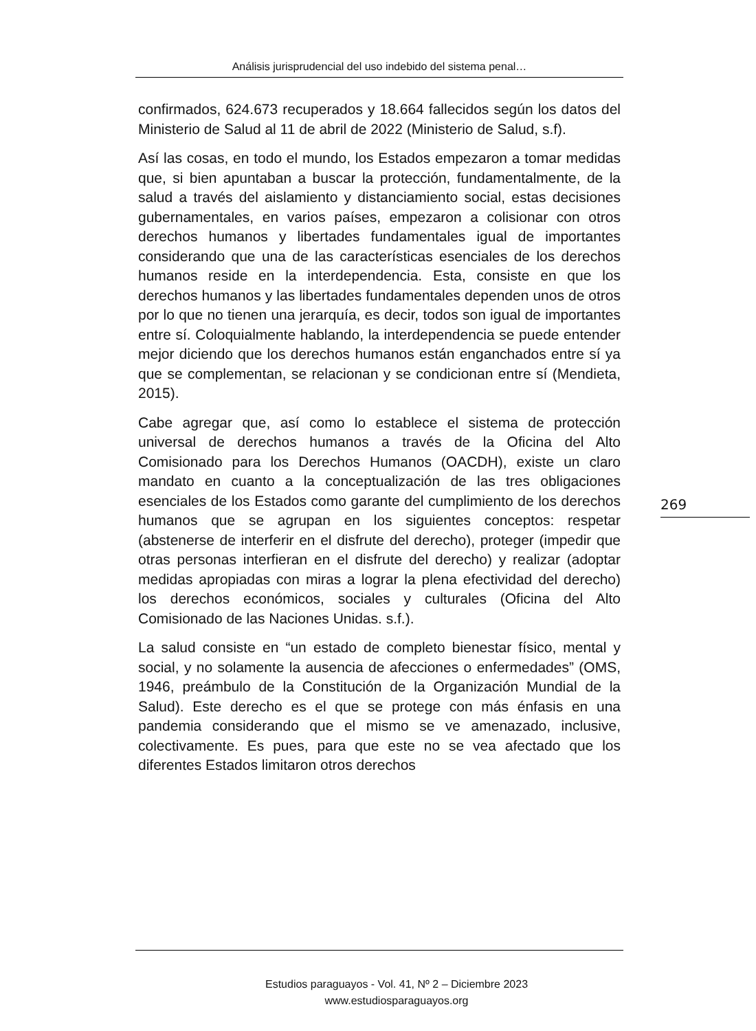Análisis jurisprudencial del uso indebido del sistema penal…
confirmados, 624.673 recuperados y 18.664 fallecidos según los datos del Ministerio de Salud al 11 de abril de 2022 (Ministerio de Salud, s.f).
Así las cosas, en todo el mundo, los Estados empezaron a tomar medidas que, si bien apuntaban a buscar la protección, fundamentalmente, de la salud a través del aislamiento y distanciamiento social, estas decisiones gubernamentales, en varios países, empezaron a colisionar con otros derechos humanos y libertades fundamentales igual de importantes considerando que una de las características esenciales de los derechos humanos reside en la interdependencia. Esta, consiste en que los derechos humanos y las libertades fundamentales dependen unos de otros por lo que no tienen una jerarquía, es decir, todos son igual de importantes entre sí. Coloquialmente hablando, la interdependencia se puede entender mejor diciendo que los derechos humanos están enganchados entre sí ya que se complementan, se relacionan y se condicionan entre sí (Mendieta, 2015).
Cabe agregar que, así como lo establece el sistema de protección universal de derechos humanos a través de la Oficina del Alto Comisionado para los Derechos Humanos (OACDH), existe un claro mandato en cuanto a la conceptualización de las tres obligaciones esenciales de los Estados como garante del cumplimiento de los derechos humanos que se agrupan en los siguientes conceptos: respetar (abstenerse de interferir en el disfrute del derecho), proteger (impedir que otras personas interfieran en el disfrute del derecho) y realizar (adoptar medidas apropiadas con miras a lograr la plena efectividad del derecho) los derechos económicos, sociales y culturales (Oficina del Alto Comisionado de las Naciones Unidas. s.f.).
La salud consiste en “un estado de completo bienestar físico, mental y social, y no solamente la ausencia de afecciones o enfermedades” (OMS, 1946, preámbulo de la Constitución de la Organización Mundial de la Salud). Este derecho es el que se protege con más énfasis en una pandemia considerando que el mismo se ve amenazado, inclusive, colectivamente. Es pues, para que este no se vea afectado que los diferentes Estados limitaron otros derechos
269
Estudios paraguayos - Vol. 41, Nº 2 – Diciembre 2023
www.estudiosparaguayos.org